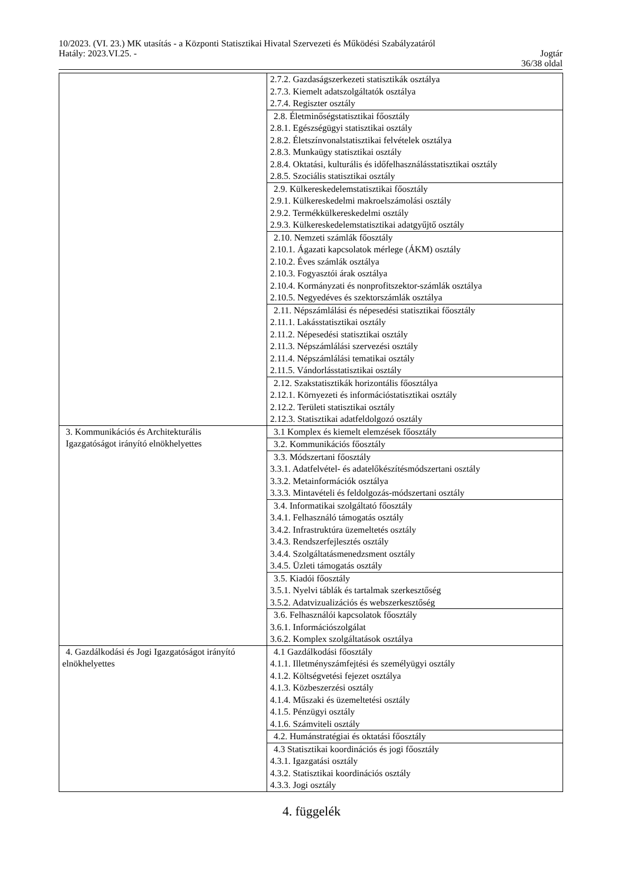10/2023. (VI. 23.) MK utasítás - a Központi Statisztikai Hivatal Szervezeti és Működési Szabályzatáról
Hatály: 2023.VI.25. - Jogtár
36/38 oldal
| | 2.7.2. Gazdaságszerkezeti statisztikák osztálya 2.7.3. Kiemelt adatszolgáltatók osztálya 2.7.4. Regiszter osztály |
| | 2.8. Életminőségstatisztikai főosztály 2.8.1. Egészségügyi statisztikai osztály 2.8.2. Életszínvonalstatisztikai felvételek osztálya 2.8.3. Munkaügy statisztikai osztály 2.8.4. Oktatási, kulturális és időfelhasználásstatisztikai osztály 2.8.5. Szociális statisztikai osztály |
| | 2.9. Külkereskedelemstatisztikai főosztály 2.9.1. Külkereskedelmi makroelszámolási osztály 2.9.2. Termékkülkereskedelmi osztály 2.9.3. Külkereskedelemstatisztikai adatgyűjtő osztály |
| | 2.10. Nemzeti számlák főosztály 2.10.1. Ágazati kapcsolatok mérlege (ÁKM) osztály 2.10.2. Éves számlák osztálya 2.10.3. Fogyasztói árak osztálya 2.10.4. Kormányzati és nonprofitszektor-számlák osztálya 2.10.5. Negyedéves és szektorszámlák osztálya |
| | 2.11. Népszámlálási és népesedési statisztikai főosztály 2.11.1. Lakásstatisztikai osztály 2.11.2. Népesedési statisztikai osztály 2.11.3. Népszámlálási szervezési osztály 2.11.4. Népszámlálási tematikai osztály 2.11.5. Vándorlásstatisztikai osztály |
| | 2.12. Szakstatisztikák horizontális főosztálya 2.12.1. Környezeti és információstatisztikai osztály 2.12.2. Területi statisztikai osztály 2.12.3. Statisztikai adatfeldolgozó osztály |
| 3. Kommunikációs és Architekturális Igazgatóságot irányító elnökhelyettes | 3.1 Komplex és kiemelt elemzések főosztály |
| | 3.2. Kommunikációs főosztály |
| | 3.3. Módszertani főosztály 3.3.1. Adatfelvétel- és adatelőkészítésmódszertani osztály 3.3.2. Metainformációk osztálya 3.3.3. Mintavételi és feldolgozás-módszertani osztály |
| | 3.4. Informatikai szolgáltató főosztály 3.4.1. Felhasználó támogatás osztály 3.4.2. Infrastruktúra üzemeltetés osztály 3.4.3. Rendszerfejlesztés osztály 3.4.4. Szolgáltatásmenedzsment osztály 3.4.5. Üzleti támogatás osztály |
| | 3.5. Kiadói főosztály 3.5.1. Nyelvi táblák és tartalmak szerkesztőség 3.5.2. Adatvizualizációs és webszerkesztőség |
| | 3.6. Felhasználói kapcsolatok főosztály 3.6.1. Információszolgálat 3.6.2. Komplex szolgáltatások osztálya |
| 4. Gazdálkodási és Jogi Igazgatóságot irányító elnökhelyettes | 4.1 Gazdálkodási főosztály 4.1.1. Illetményszámfejtési és személyügyi osztály 4.1.2. Költségvetési fejezet osztálya 4.1.3. Közbeszerzési osztály 4.1.4. Műszaki és üzemeltetési osztály 4.1.5. Pénzügyi osztály 4.1.6. Számviteli osztály |
| | 4.2. Humánstratégiai és oktatási főosztály |
| | 4.3 Statisztikai koordinációs és jogi főosztály 4.3.1. Igazgatási osztály 4.3.2. Statisztikai koordinációs osztály 4.3.3. Jogi osztály |
4. függelék